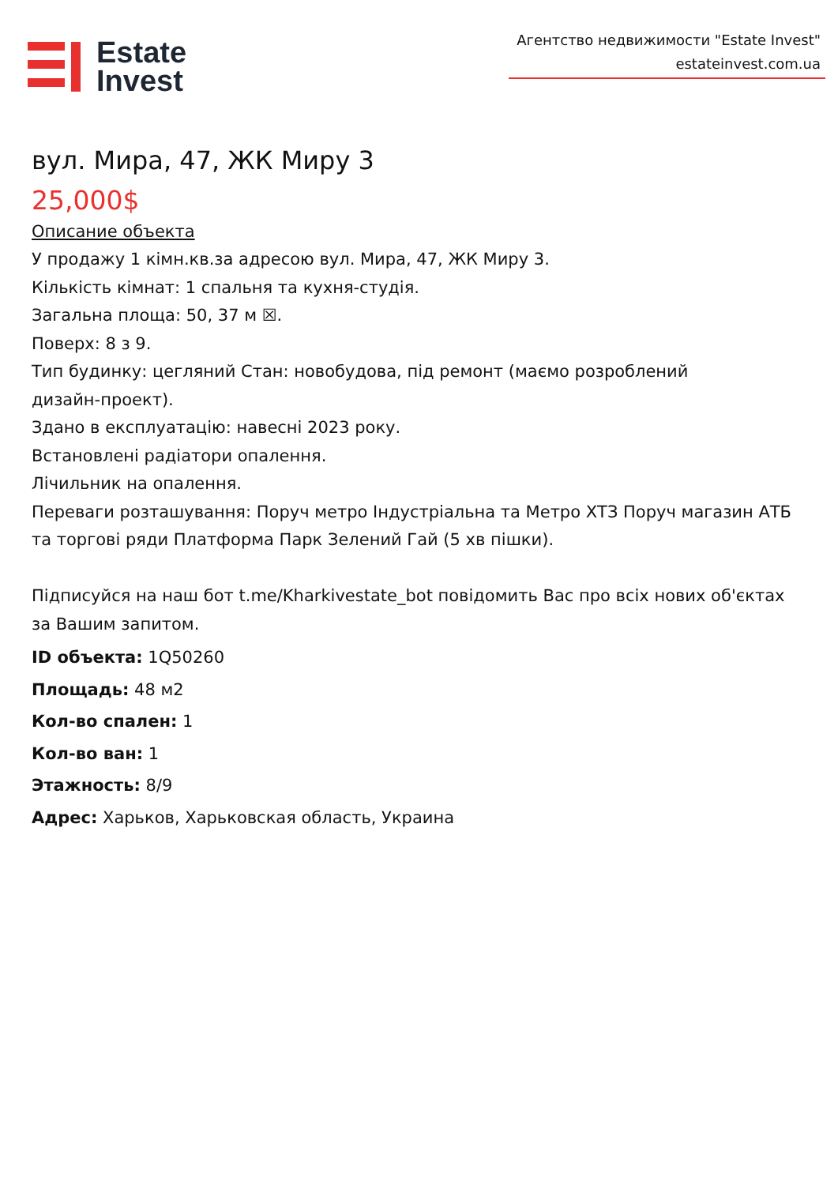Estate
Invest
Агентство недвижимости "Estate Invest"
estateinvest.com.ua
вул. Мира, 47, ЖК Миру 3
25,000$
Описание объекта
У продажу 1 кімн.кв.за адресою вул. Мира, 47, ЖК Миру 3.
Кількість кімнат: 1 спальня та кухня-студія.
Загальна площа: 50, 37 м ☒.
Поверх: 8 з 9.
Тип будинку: цегляний Стан: новобудова, під ремонт (маємо розроблений
дизайн-проект).
Здано в експлуатацію: навесні 2023 року.
Встановлені радіатори опалення.
Лічильник на опалення.
Переваги розташування: Поруч метро Індустріальна та Метро ХТЗ Поруч магазин АТБ та торгові ряди Платформа Парк Зелений Гай (5 хв пішки).
Підписуйся на наш бот t.me/Kharkivestate_bot повідомить Вас про всіх нових об'єктах за Вашим запитом.
ID объекта: 1Q50260
Площадь: 48 м2
Кол-во спален: 1
Кол-во ван: 1
Этажность: 8/9
Адрес: Харьков, Харьковская область, Украина